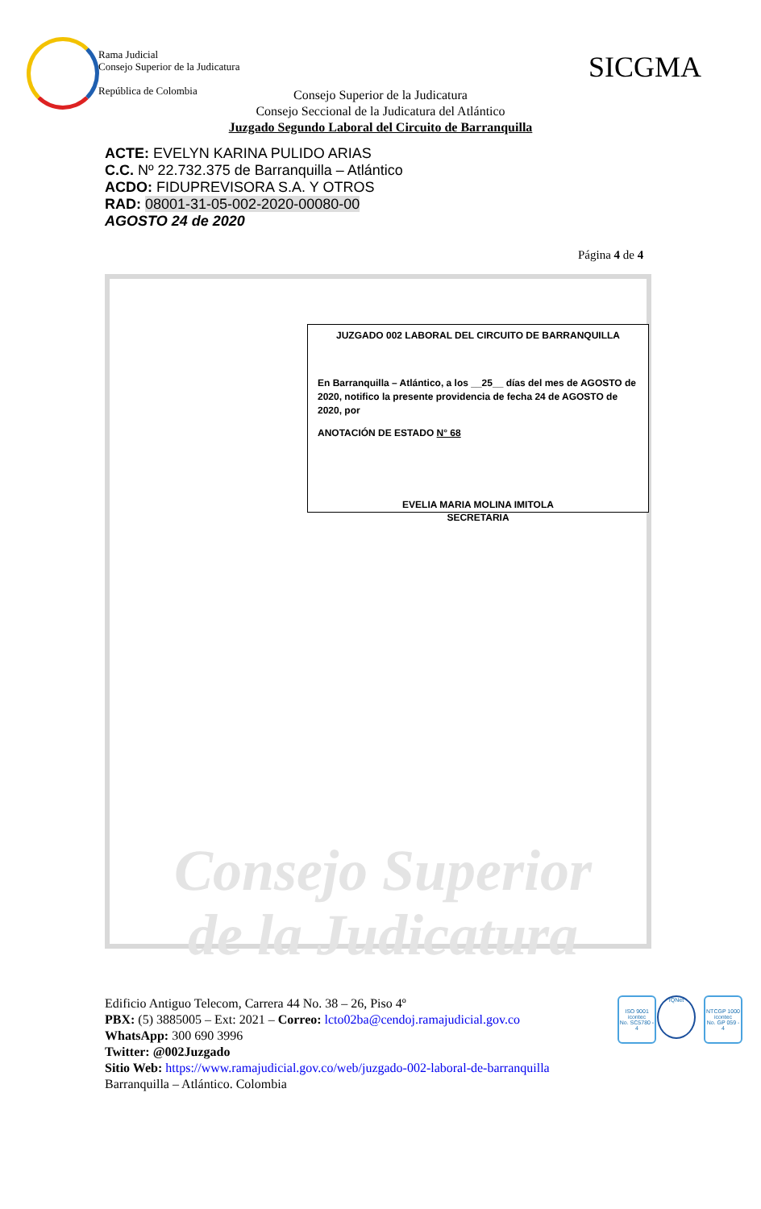Rama Judicial
Consejo Superior de la Judicatura
República de Colombia
SICGMA
Consejo Superior de la Judicatura
Consejo Seccional de la Judicatura del Atlántico
Juzgado Segundo Laboral del Circuito de Barranquilla
ACTE: EVELYN KARINA PULIDO ARIAS
C.C. Nº 22.732.375 de Barranquilla – Atlántico
ACDO: FIDUPREVISORA S.A. Y OTROS
RAD: 08001-31-05-002-2020-00080-00
AGOSTO 24 de 2020
Página 4 de 4
Consejo Superior de la Judicatura
JUZGADO 002 LABORAL DEL CIRCUITO DE BARRANQUILLA
En Barranquilla – Atlántico, a los __25__ días del mes de AGOSTO de 2020, notifico la presente providencia de fecha 24 de AGOSTO de 2020, por
ANOTACIÓN DE ESTADO N° 68
EVELIA MARIA MOLINA IMITOLA
SECRETARIA
Edificio Antiguo Telecom, Carrera 44 No. 38 – 26, Piso 4º
PBX: (5) 3885005 – Ext: 2021 – Correo: lcto02ba@cendoj.ramajudicial.gov.co
WhatsApp: 300 690 3996
Twitter: @002Juzgado
Sitio Web: https://www.ramajudicial.gov.co/web/juzgado-002-laboral-de-barranquilla
Barranquilla – Atlántico. Colombia
ISO 9001
icontec
No. SC5780 - 4
IQNet
NTCGP 1000
icontec
No. GP 059 - 4